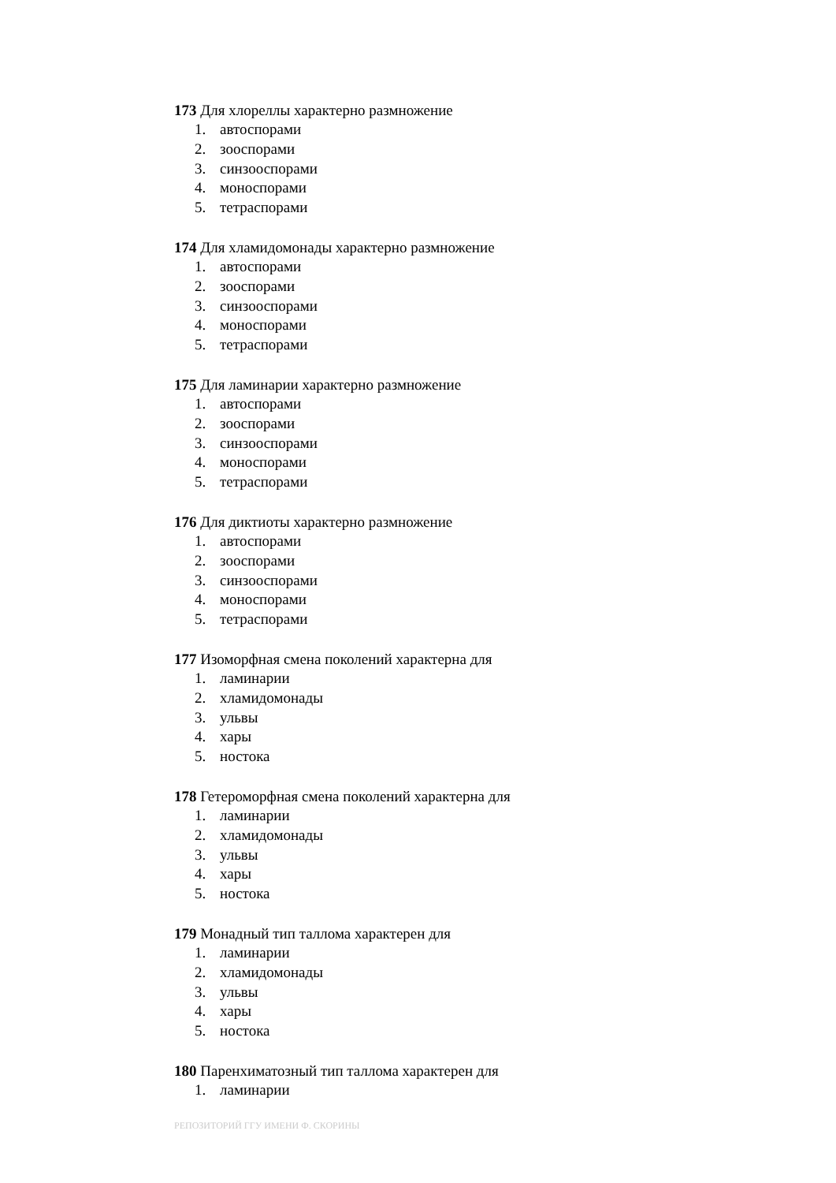173 Для хлореллы характерно размножение
1. автоспорами
2. зооспорами
3. синзооспорами
4. моноспорами
5. тетраспорами
174 Для хламидомонады характерно размножение
1. автоспорами
2. зооспорами
3. синзооспорами
4. моноспорами
5. тетраспорами
175 Для ламинарии характерно размножение
1. автоспорами
2. зооспорами
3. синзооспорами
4. моноспорами
5. тетраспорами
176 Для диктиоты характерно размножение
1. автоспорами
2. зооспорами
3. синзооспорами
4. моноспорами
5. тетраспорами
177 Изоморфная смена поколений характерна для
1. ламинарии
2. хламидомонады
3. ульвы
4. хары
5. ностока
178 Гетероморфная смена поколений характерна для
1. ламинарии
2. хламидомонады
3. ульвы
4. хары
5. ностока
179 Монадный тип таллома характерен для
1. ламинарии
2. хламидомонады
3. ульвы
4. хары
5. ностока
180 Паренхиматозный тип таллома характерен для
1. ламинарии
РЕПОЗИТОРИЙ ГГУ ИМЕНИ Ф. СКОРИНЫ